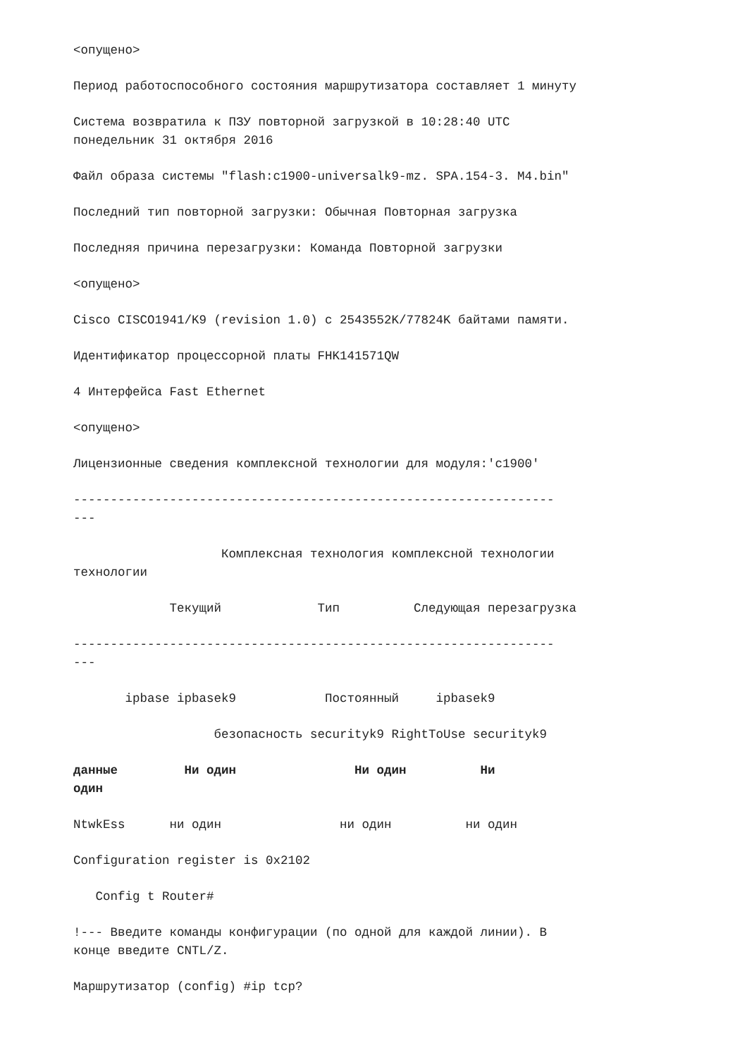<опущено>
Период работоспособного состояния маршрутизатора составляет 1 минуту
Система возвратила к ПЗУ повторной загрузкой в 10:28:40 UTC понедельник 31 октября 2016
Файл образа системы "flash:c1900-universalk9-mz. SPA.154-3. M4.bin"
Последний тип повторной загрузки: Обычная Повторная загрузка
Последняя причина перезагрузки: Команда Повторной загрузки
<опущено>
Cisco CISCO1941/K9 (revision 1.0) с 2543552K/77824K байтами памяти.
Идентификатор процессорной платы FHK141571QW
4 Интерфейса Fast Ethernet
<опущено>
Лицензионные сведения комплексной технологии для модуля:'c1900'
----------------------------------------------------------------- ---
Комплексная технология комплексной технологии технологии
Текущий Тип Следующая перезагрузка
----------------------------------------------------------------- ---
ipbase ipbasek9 Постоянный ipbasek9
безопасность securityk9 RightToUse securityk9
данные Ни один Ни один Ни один
NtwkEss ни один ни один ни один
Configuration register is 0x2102
Config t Router#
!--- Введите команды конфигурации (по одной для каждой линии). В конце введите CNTL/Z.
Маршрутизатор (config) #ip tcp?